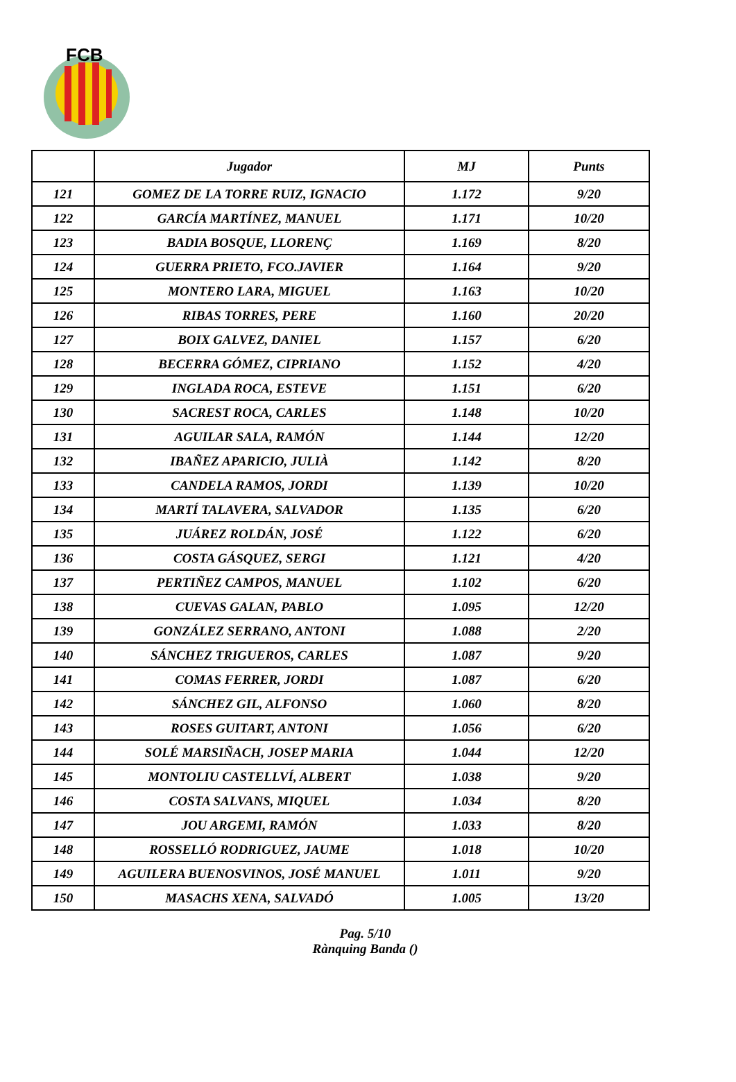FCB
| | Jugador | MJ | Punts |
| --- | --- | --- | --- |
| 121 | GOMEZ DE LA TORRE RUIZ, IGNACIO | 1.172 | 9/20 |
| 122 | GARCÍA MARTÍNEZ, MANUEL | 1.171 | 10/20 |
| 123 | BADIA BOSQUE, LLORENÇ | 1.169 | 8/20 |
| 124 | GUERRA PRIETO, FCO.JAVIER | 1.164 | 9/20 |
| 125 | MONTERO LARA, MIGUEL | 1.163 | 10/20 |
| 126 | RIBAS TORRES, PERE | 1.160 | 20/20 |
| 127 | BOIX GALVEZ, DANIEL | 1.157 | 6/20 |
| 128 | BECERRA GÓMEZ, CIPRIANO | 1.152 | 4/20 |
| 129 | INGLADA ROCA, ESTEVE | 1.151 | 6/20 |
| 130 | SACREST ROCA, CARLES | 1.148 | 10/20 |
| 131 | AGUILAR SALA, RAMÓN | 1.144 | 12/20 |
| 132 | IBAÑEZ APARICIO, JULIÀ | 1.142 | 8/20 |
| 133 | CANDELA RAMOS, JORDI | 1.139 | 10/20 |
| 134 | MARTÍ TALAVERA, SALVADOR | 1.135 | 6/20 |
| 135 | JUÁREZ ROLDÁN, JOSÉ | 1.122 | 6/20 |
| 136 | COSTA GÁSQUEZ, SERGI | 1.121 | 4/20 |
| 137 | PERTIÑEZ CAMPOS, MANUEL | 1.102 | 6/20 |
| 138 | CUEVAS GALAN, PABLO | 1.095 | 12/20 |
| 139 | GONZÁLEZ SERRANO, ANTONI | 1.088 | 2/20 |
| 140 | SÁNCHEZ TRIGUEROS, CARLES | 1.087 | 9/20 |
| 141 | COMAS FERRER, JORDI | 1.087 | 6/20 |
| 142 | SÁNCHEZ GIL, ALFONSO | 1.060 | 8/20 |
| 143 | ROSES GUITART, ANTONI | 1.056 | 6/20 |
| 144 | SOLÉ MARSIÑACH, JOSEP MARIA | 1.044 | 12/20 |
| 145 | MONTOLIU CASTELLVÍ, ALBERT | 1.038 | 9/20 |
| 146 | COSTA SALVANS, MIQUEL | 1.034 | 8/20 |
| 147 | JOU ARGEMI, RAMÓN | 1.033 | 8/20 |
| 148 | ROSSELLÓ RODRIGUEZ, JAUME | 1.018 | 10/20 |
| 149 | AGUILERA BUENOSVINOS, JOSÉ MANUEL | 1.011 | 9/20 |
| 150 | MASACHS XENA, SALVADÓ | 1.005 | 13/20 |
Pag. 5/10
Rànquing Banda ()